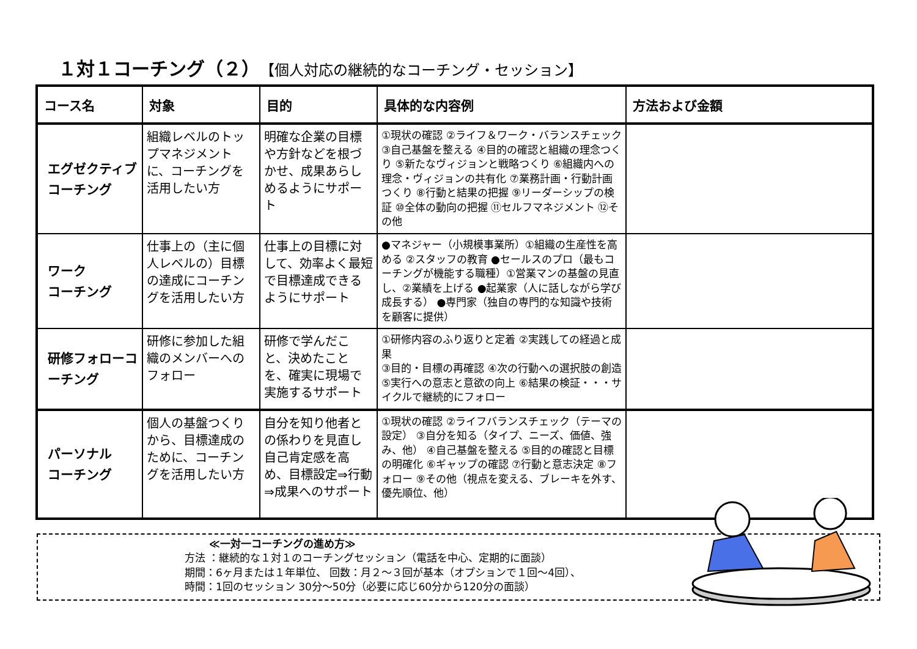１対１コーチング（２） 【個人対応の継続的なコーチング・セッション】
| コース名 | 対象 | 目的 | 具体的な内容例 | 方法および金額 |
| --- | --- | --- | --- | --- |
| エグゼクティブコーチング | 組織レベルのトップマネジメントに、コーチングを活用したい方 | 明確な企業の目標や方針などを根づかせ、成果あらしめるようにサポート | ①現状の確認 ②ライフ＆ワーク・バランスチェック ③自己基盤を整える ④目的の確認と組織の理念つくり ⑤新たなヴィジョンと戦略つくり ⑥組織内への理念・ヴィジョンの共有化 ⑦業務計画・行動計画つくり ⑧行動と結果の把握 ⑨リーダーシップの検証 ⑩全体の動向の把握 ⑪セルフマネジメント ⑫その他 | |
| ワーク コーチング | 仕事上の（主に個人レベルの）目標の達成にコーチングを活用したい方 | 仕事上の目標に対して、効率よく最短で目標達成できるようにサポート | ●マネジャー（小規模事業所）①組織の生産性を高める ②スタッフの教育 ●セールスのプロ（最もコーチングが機能する職種）①営業マンの基盤の見直し、②業績を上げる ●起業家（人に話しながら学び成長する） ●専門家（独自の専門的な知識や技術を顧客に提供） | |
| 研修フォローコーチング | 研修に参加した組織のメンバーへのフォロー | 研修で学んだこと、決めたことを、確実に現場で実施するサポート | ①研修内容のふり返りと定着 ②実践しての経過と成果 ③目的・目標の再確認 ④次の行動への選択肢の創造 ⑤実行への意志と意欲の向上 ⑥結果の検証・・・サイクルで継続的にフォロー | |
| パーソナル コーチング | 個人の基盤つくりから、目標達成のために、コーチングを活用したい方 | 自分を知り他者との係わりを見直し自己肯定感を高め、目標設定⇒行動⇒成果へのサポート | ①現状の確認 ②ライフバランスチェック（テーマの設定） ③自分を知る（タイプ、ニーズ、価値、強み、他） ④自己基盤を整える ⑤目的の確認と目標の明確化 ⑥ギャップの確認 ⑦行動と意志決定 ⑧フォロー ⑨その他（視点を変える、ブレーキを外す、優先順位、他） | |
≪一対一コーチングの進め方≫
方法 ：継続的な１対１のコーチングセッション（電話を中心、定期的に面談）
期間：6ヶ月または１年単位、 回数：月２～３回が基本（オプションで１回～4回）、
時間：1回のセッション 30分～50分（必要に応じ60分から120分の面談）